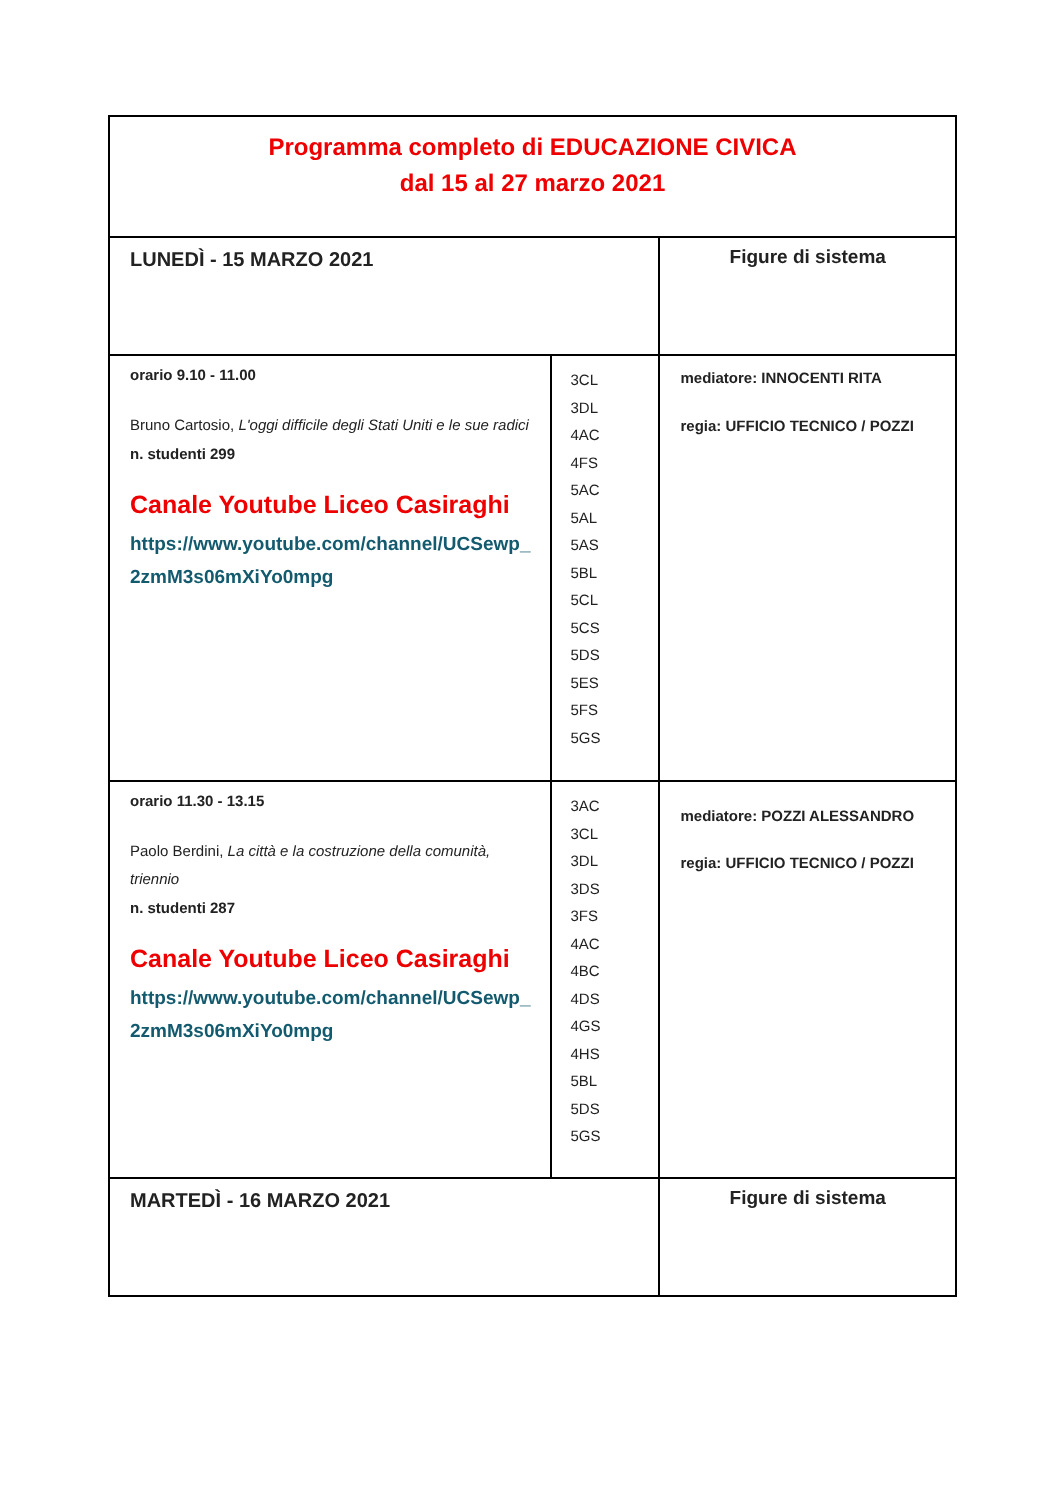| Programma completo di EDUCAZIONE CIVICA dal 15 al 27 marzo 2021 | | |
| LUNEDÌ - 15 MARZO 2021 | | Figure di sistema |
| orario 9.10 - 11.00 Bruno Cartosio, L'oggi difficile degli Stati Uniti e le sue radici n. studenti 299 Canale Youtube Liceo Casiraghi https://www.youtube.com/channel/UCSewp_ 2zmM3s06mXiYo0mpg | 3CL 3DL 4AC 4FS 5AC 5AL 5AS 5BL 5CL 5CS 5DS 5ES 5FS 5GS | mediatore: INNOCENTI RITA regia: UFFICIO TECNICO / POZZI |
| orario 11.30 - 13.15 Paolo Berdini, La città e la costruzione della comunità, triennio n. studenti 287 Canale Youtube Liceo Casiraghi https://www.youtube.com/channel/UCSewp_ 2zmM3s06mXiYo0mpg | 3AC 3CL 3DL 3DS 3FS 4AC 4BC 4DS 4GS 4HS 5BL 5DS 5GS | mediatore: POZZI ALESSANDRO regia: UFFICIO TECNICO / POZZI |
| MARTEDÌ - 16 MARZO 2021 | | Figure di sistema |